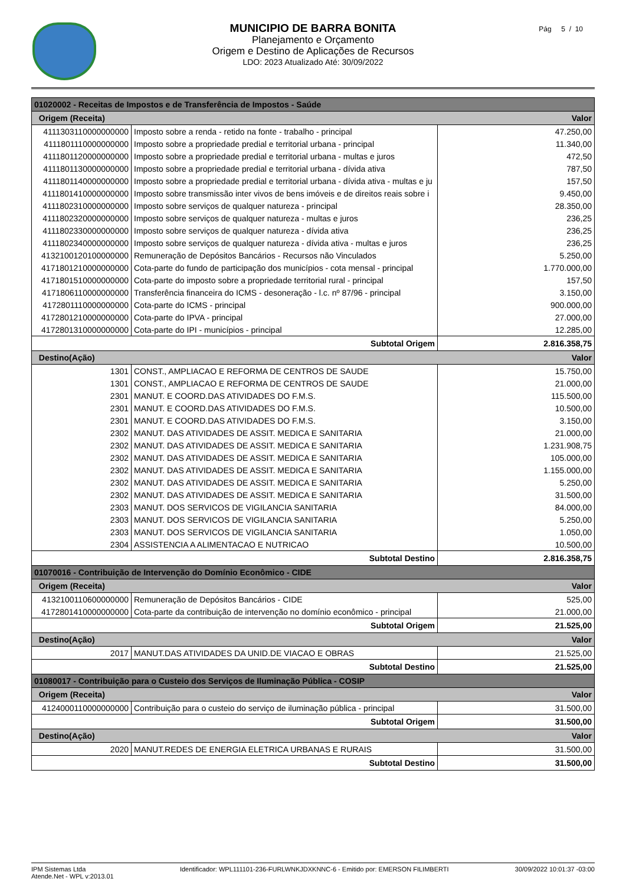MUNICIPIO DE BARRA BONITA
Planejamento e Orçamento
Origem e Destino de Aplicações de Recursos
LDO: 2023 Atualizado Até: 30/09/2022
Pág 5 / 10
| 01020002 - Receitas de Impostos e de Transferência de Impostos - Saúde | | |
| Origem (Receita) | | Valor |
| 4111303110000000000 | Imposto sobre a renda - retido na fonte - trabalho - principal | 47.250,00 |
| 4111801110000000000 | Imposto sobre a propriedade predial e territorial urbana - principal | 11.340,00 |
| 4111801120000000000 | Imposto sobre a propriedade predial e territorial urbana - multas e juros | 472,50 |
| 4111801130000000000 | Imposto sobre a propriedade predial e territorial urbana - dívida ativa | 787,50 |
| 4111801140000000000 | Imposto sobre a propriedade predial e territorial urbana - dívida ativa - multas e ju | 157,50 |
| 4111801410000000000 | Imposto sobre transmissão inter vivos de bens imóveis e de direitos reais sobre i | 9.450,00 |
| 4111802310000000000 | Imposto sobre serviços de qualquer natureza - principal | 28.350,00 |
| 4111802320000000000 | Imposto sobre serviços de qualquer natureza - multas e juros | 236,25 |
| 4111802330000000000 | Imposto sobre serviços de qualquer natureza - dívida ativa | 236,25 |
| 4111802340000000000 | Imposto sobre serviços de qualquer natureza - dívida ativa - multas e juros | 236,25 |
| 4132100120100000000 | Remuneração de Depósitos Bancários - Recursos não Vinculados | 5.250,00 |
| 4171801210000000000 | Cota-parte do fundo de participação dos municípios - cota mensal - principal | 1.770.000,00 |
| 4171801510000000000 | Cota-parte do imposto sobre a propriedade territorial rural - principal | 157,50 |
| 4171806110000000000 | Transferência financeira do ICMS - desoneração - l.c. nº 87/96 - principal | 3.150,00 |
| 4172801110000000000 | Cota-parte do ICMS - principal | 900.000,00 |
| 4172801210000000000 | Cota-parte do IPVA - principal | 27.000,00 |
| 4172801310000000000 | Cota-parte do IPI - municípios - principal | 12.285,00 |
| Subtotal Origem | | 2.816.358,75 |
| Destino(Ação) | | Valor |
| 1301 | CONST., AMPLIACAO E REFORMA DE CENTROS DE SAUDE | 15.750,00 |
| 1301 | CONST., AMPLIACAO E REFORMA DE CENTROS DE SAUDE | 21.000,00 |
| 2301 | MANUT. E COORD.DAS ATIVIDADES DO F.M.S. | 115.500,00 |
| 2301 | MANUT. E COORD.DAS ATIVIDADES DO F.M.S. | 10.500,00 |
| 2301 | MANUT. E COORD.DAS ATIVIDADES DO F.M.S. | 3.150,00 |
| 2302 | MANUT. DAS ATIVIDADES DE ASSIT. MEDICA E SANITARIA | 21.000,00 |
| 2302 | MANUT. DAS ATIVIDADES DE ASSIT. MEDICA E SANITARIA | 1.231.908,75 |
| 2302 | MANUT. DAS ATIVIDADES DE ASSIT. MEDICA E SANITARIA | 105.000,00 |
| 2302 | MANUT. DAS ATIVIDADES DE ASSIT. MEDICA E SANITARIA | 1.155.000,00 |
| 2302 | MANUT. DAS ATIVIDADES DE ASSIT. MEDICA E SANITARIA | 5.250,00 |
| 2302 | MANUT. DAS ATIVIDADES DE ASSIT. MEDICA E SANITARIA | 31.500,00 |
| 2303 | MANUT. DOS SERVICOS DE VIGILANCIA SANITARIA | 84.000,00 |
| 2303 | MANUT. DOS SERVICOS DE VIGILANCIA SANITARIA | 5.250,00 |
| 2303 | MANUT. DOS SERVICOS DE VIGILANCIA SANITARIA | 1.050,00 |
| 2304 | ASSISTENCIA A ALIMENTACAO E NUTRICAO | 10.500,00 |
| Subtotal Destino | | 2.816.358,75 |
| 01070016 - Contribuição de Intervenção do Domínio Econômico - CIDE | | |
| Origem (Receita) | | Valor |
| 4132100110600000000 | Remuneração de Depósitos Bancários - CIDE | 525,00 |
| 4172801410000000000 | Cota-parte da contribuição de intervenção no domínio econômico - principal | 21.000,00 |
| Subtotal Origem | | 21.525,00 |
| Destino(Ação) | | Valor |
| 2017 | MANUT.DAS ATIVIDADES DA UNID.DE VIACAO E OBRAS | 21.525,00 |
| Subtotal Destino | | 21.525,00 |
| 01080017 - Contribuição para o Custeio dos Serviços de Iluminação Pública - COSIP | | |
| Origem (Receita) | | Valor |
| 4124000110000000000 | Contribuição para o custeio do serviço de iluminação pública - principal | 31.500,00 |
| Subtotal Origem | | 31.500,00 |
| Destino(Ação) | | Valor |
| 2020 | MANUT.REDES DE ENERGIA ELETRICA URBANAS E RURAIS | 31.500,00 |
| Subtotal Destino | | 31.500,00 |
IPM Sistemas Ltda
Atende.Net - WPL v:2013.01
Identificador: WPL111101-236-FURLWNKJDXKNNC-6 - Emitido por: EMERSON FILIMBERTI
30/09/2022 10:01:37 -03:00